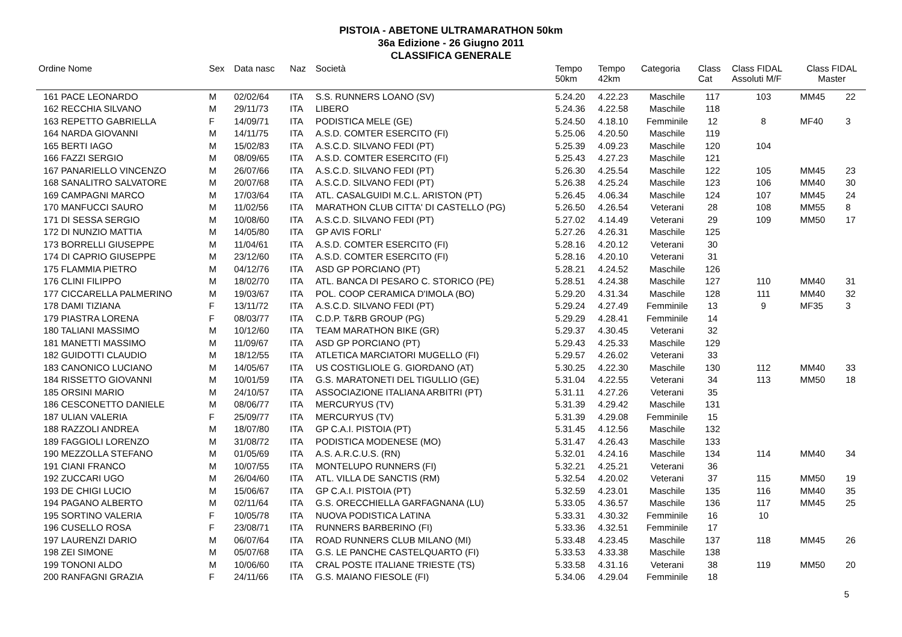PISTOIA - ABETONE ULTRAMARATHON 50km
36a Edizione - 26 Giugno 2011
CLASSIFICA GENERALE
| Ordine Nome | Sex | Data nasc | Naz | Società | Tempo 50km | Tempo 42km | Categoria | Class Cat | Class FIDAL Assoluti M/F | Class FIDAL Master | |
| --- | --- | --- | --- | --- | --- | --- | --- | --- | --- | --- | --- |
| 161 PACE LEONARDO | M | 02/02/64 | ITA | S.S. RUNNERS LOANO (SV) | 5.24.20 | 4.22.23 | Maschile | 117 | 103 | MM45 | 22 |
| 162 RECCHIA SILVANO | M | 29/11/73 | ITA | LIBERO | 5.24.36 | 4.22.58 | Maschile | 118 | | | |
| 163 REPETTO GABRIELLA | F | 14/09/71 | ITA | PODISTICA MELE (GE) | 5.24.50 | 4.18.10 | Femminile | 12 | 8 | MF40 | 3 |
| 164 NARDA GIOVANNI | M | 14/11/75 | ITA | A.S.D. COMTER ESERCITO (FI) | 5.25.06 | 4.20.50 | Maschile | 119 | | | |
| 165 BERTI IAGO | M | 15/02/83 | ITA | A.S.C.D. SILVANO FEDI (PT) | 5.25.39 | 4.09.23 | Maschile | 120 | 104 | | |
| 166 FAZZI SERGIO | M | 08/09/65 | ITA | A.S.D. COMTER ESERCITO (FI) | 5.25.43 | 4.27.23 | Maschile | 121 | | | |
| 167 PANARIELLO VINCENZO | M | 26/07/66 | ITA | A.S.C.D. SILVANO FEDI (PT) | 5.26.30 | 4.25.54 | Maschile | 122 | 105 | MM45 | 23 |
| 168 SANALITRO SALVATORE | M | 20/07/68 | ITA | A.S.C.D. SILVANO FEDI (PT) | 5.26.38 | 4.25.24 | Maschile | 123 | 106 | MM40 | 30 |
| 169 CAMPAGNI MARCO | M | 17/03/64 | ITA | ATL. CASALGUIDI M.C.L. ARISTON (PT) | 5.26.45 | 4.06.34 | Maschile | 124 | 107 | MM45 | 24 |
| 170 MANFUCCI SAURO | M | 11/02/56 | ITA | MARATHON CLUB CITTA' DI CASTELLO (PG) | 5.26.50 | 4.26.54 | Veterani | 28 | 108 | MM55 | 8 |
| 171 DI SESSA SERGIO | M | 10/08/60 | ITA | A.S.C.D. SILVANO FEDI (PT) | 5.27.02 | 4.14.49 | Veterani | 29 | 109 | MM50 | 17 |
| 172 DI NUNZIO MATTIA | M | 14/05/80 | ITA | GP AVIS FORLI' | 5.27.26 | 4.26.31 | Maschile | 125 | | | |
| 173 BORRELLI GIUSEPPE | M | 11/04/61 | ITA | A.S.D. COMTER ESERCITO (FI) | 5.28.16 | 4.20.12 | Veterani | 30 | | | |
| 174 DI CAPRIO GIUSEPPE | M | 23/12/60 | ITA | A.S.D. COMTER ESERCITO (FI) | 5.28.16 | 4.20.10 | Veterani | 31 | | | |
| 175 FLAMMIA PIETRO | M | 04/12/76 | ITA | ASD GP PORCIANO (PT) | 5.28.21 | 4.24.52 | Maschile | 126 | | | |
| 176 CLINI FILIPPO | M | 18/02/70 | ITA | ATL. BANCA DI PESARO C. STORICO (PE) | 5.28.51 | 4.24.38 | Maschile | 127 | 110 | MM40 | 31 |
| 177 CICCARELLA PALMERINO | M | 19/03/67 | ITA | POL. COOP CERAMICA D'IMOLA (BO) | 5.29.20 | 4.31.34 | Maschile | 128 | 111 | MM40 | 32 |
| 178 DAMI TIZIANA | F | 13/11/72 | ITA | A.S.C.D. SILVANO FEDI (PT) | 5.29.24 | 4.27.49 | Femminile | 13 | 9 | MF35 | 3 |
| 179 PIASTRA LORENA | F | 08/03/77 | ITA | C.D.P. T&RB GROUP (PG) | 5.29.29 | 4.28.41 | Femminile | 14 | | | |
| 180 TALIANI MASSIMO | M | 10/12/60 | ITA | TEAM MARATHON BIKE (GR) | 5.29.37 | 4.30.45 | Veterani | 32 | | | |
| 181 MANETTI MASSIMO | M | 11/09/67 | ITA | ASD GP PORCIANO (PT) | 5.29.43 | 4.25.33 | Maschile | 129 | | | |
| 182 GUIDOTTI CLAUDIO | M | 18/12/55 | ITA | ATLETICA MARCIATORI MUGELLO (FI) | 5.29.57 | 4.26.02 | Veterani | 33 | | | |
| 183 CANONICO LUCIANO | M | 14/05/67 | ITA | US COSTIGLIOLE G. GIORDANO (AT) | 5.30.25 | 4.22.30 | Maschile | 130 | 112 | MM40 | 33 |
| 184 RISSETTO GIOVANNI | M | 10/01/59 | ITA | G.S. MARATONETI DEL TIGULLIO (GE) | 5.31.04 | 4.22.55 | Veterani | 34 | 113 | MM50 | 18 |
| 185 ORSINI MARIO | M | 24/10/57 | ITA | ASSOCIAZIONE ITALIANA ARBITRI (PT) | 5.31.11 | 4.27.26 | Veterani | 35 | | | |
| 186 CESCONETTO DANIELE | M | 08/06/77 | ITA | MERCURYUS (TV) | 5.31.39 | 4.29.42 | Maschile | 131 | | | |
| 187 ULIAN VALERIA | F | 25/09/77 | ITA | MERCURYUS (TV) | 5.31.39 | 4.29.08 | Femminile | 15 | | | |
| 188 RAZZOLI ANDREA | M | 18/07/80 | ITA | GP C.A.I. PISTOIA (PT) | 5.31.45 | 4.12.56 | Maschile | 132 | | | |
| 189 FAGGIOLI LORENZO | M | 31/08/72 | ITA | PODISTICA MODENESE (MO) | 5.31.47 | 4.26.43 | Maschile | 133 | | | |
| 190 MEZZOLLA STEFANO | M | 01/05/69 | ITA | A.S. A.R.C.U.S. (RN) | 5.32.01 | 4.24.16 | Maschile | 134 | 114 | MM40 | 34 |
| 191 CIANI FRANCO | M | 10/07/55 | ITA | MONTELUPO RUNNERS (FI) | 5.32.21 | 4.25.21 | Veterani | 36 | | | |
| 192 ZUCCARI UGO | M | 26/04/60 | ITA | ATL. VILLA DE SANCTIS (RM) | 5.32.54 | 4.20.02 | Veterani | 37 | 115 | MM50 | 19 |
| 193 DE CHIGI LUCIO | M | 15/06/67 | ITA | GP C.A.I. PISTOIA (PT) | 5.32.59 | 4.23.01 | Maschile | 135 | 116 | MM40 | 35 |
| 194 PAGANO ALBERTO | M | 02/11/64 | ITA | G.S. ORECCHIELLA GARFAGNANA (LU) | 5.33.05 | 4.36.57 | Maschile | 136 | 117 | MM45 | 25 |
| 195 SORTINO VALERIA | F | 10/05/78 | ITA | NUOVA PODISTICA LATINA | 5.33.31 | 4.30.32 | Femminile | 16 | 10 | | |
| 196 CUSELLO ROSA | F | 23/08/71 | ITA | RUNNERS BARBERINO (FI) | 5.33.36 | 4.32.51 | Femminile | 17 | | | |
| 197 LAURENZI DARIO | M | 06/07/64 | ITA | ROAD RUNNERS CLUB MILANO (MI) | 5.33.48 | 4.23.45 | Maschile | 137 | 118 | MM45 | 26 |
| 198 ZEI SIMONE | M | 05/07/68 | ITA | G.S. LE PANCHE CASTELQUARTO (FI) | 5.33.53 | 4.33.38 | Maschile | 138 | | | |
| 199 TONONI ALDO | M | 10/06/60 | ITA | CRAL POSTE ITALIANE TRIESTE (TS) | 5.33.58 | 4.31.16 | Veterani | 38 | 119 | MM50 | 20 |
| 200 RANFAGNI GRAZIA | F | 24/11/66 | ITA | G.S. MAIANO FIESOLE (FI) | 5.34.06 | 4.29.04 | Femminile | 18 | | | |
5